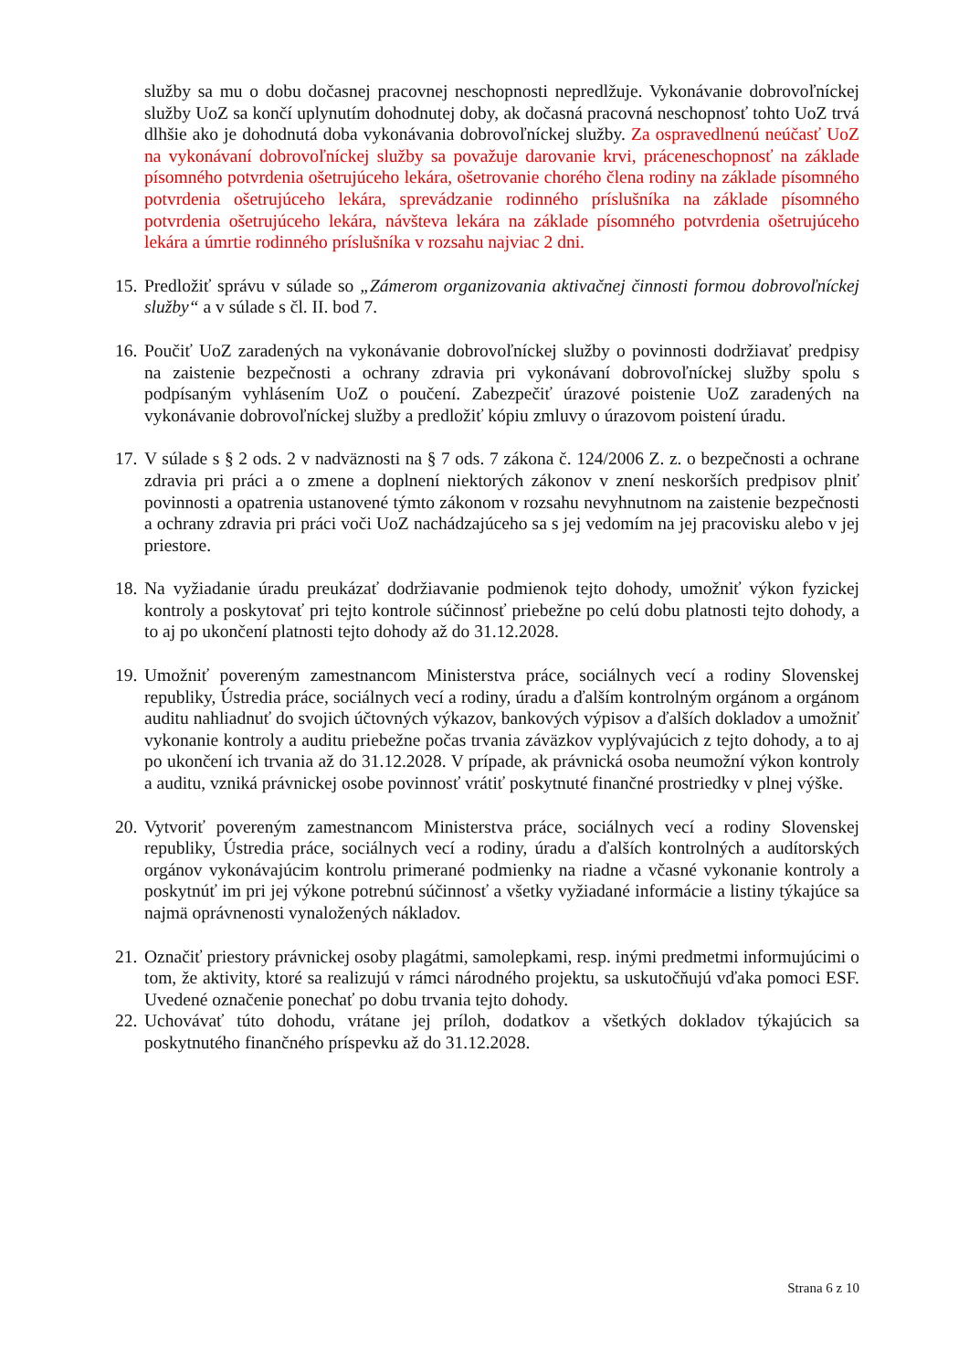služby sa mu o dobu dočasnej pracovnej neschopnosti nepredlžuje. Vykonávanie dobrovoľníckej služby UoZ sa končí uplynutím dohodnutej doby, ak dočasná pracovná neschopnosť tohto UoZ trvá dlhšie ako je dohodnutá doba vykonávania dobrovoľníckej služby. Za ospravedlnenú neúčasť UoZ na vykonávaní dobrovoľníckej služby sa považuje darovanie krvi, práceneschopnosť na základe písomného potvrdenia ošetrujúceho lekára, ošetrovanie chorého člena rodiny na základe písomného potvrdenia ošetrujúceho lekára, sprevádzanie rodinného príslušníka na základe písomného potvrdenia ošetrujúceho lekára, návšteva lekára na základe písomného potvrdenia ošetrujúceho lekára a úmrtie rodinného príslušníka v rozsahu najviac 2 dni.
15.
Predložiť správu v súlade so „Zámerom organizovania aktivačnej činnosti formou dobrovoľníckej služby“ a v súlade s čl. II. bod 7.
16.
Poučiť UoZ zaradených na vykonávanie dobrovoľníckej služby o povinnosti dodržiavať predpisy na zaistenie bezpečnosti a ochrany zdravia pri vykonávaní dobrovoľníckej služby spolu s podpísaným vyhlásením UoZ o poučení. Zabezpečiť úrazové poistenie UoZ zaradených na vykonávanie dobrovoľníckej služby a predložiť kópiu zmluvy o úrazovom poistení úradu.
17.
V súlade s § 2 ods. 2 v nadväznosti na § 7 ods. 7 zákona č. 124/2006 Z. z. o bezpečnosti a ochrane zdravia pri práci a o zmene a doplnení niektorých zákonov v znení neskorších predpisov plniť povinnosti a opatrenia ustanovené týmto zákonom v rozsahu nevyhnutnom na zaistenie bezpečnosti a ochrany zdravia pri práci voči UoZ nachádzajúceho sa s jej vedomím na jej pracovisku alebo v jej priestore.
18.
Na vyžiadanie úradu preukázať dodržiavanie podmienok tejto dohody, umožniť výkon fyzickej kontroly a poskytovať pri tejto kontrole súčinnosť priebežne po celú dobu platnosti tejto dohody, a to aj po ukončení platnosti tejto dohody až do 31.12.2028.
19.
Umožniť povereným zamestnancom Ministerstva práce, sociálnych vecí a rodiny Slovenskej republiky, Ústredia práce, sociálnych vecí a rodiny, úradu a ďalším kontrolným orgánom a orgánom auditu nahliadnuť do svojich účtovných výkazov, bankových výpisov a ďalších dokladov a umožniť vykonanie kontroly a auditu priebežne počas trvania záväzkov vyplývajúcich z tejto dohody, a to aj po ukončení ich trvania až do 31.12.2028. V prípade, ak právnická osoba neumožní výkon kontroly a auditu, vzniká právnickej osobe povinnosť vrátiť poskytnuté finančné prostriedky v plnej výške.
20.
Vytvoriť povereným zamestnancom Ministerstva práce, sociálnych vecí a rodiny Slovenskej republiky, Ústredia práce, sociálnych vecí a rodiny, úradu a ďalších kontrolných a audítorských orgánov vykonávajúcim kontrolu primerané podmienky na riadne a včasné vykonanie kontroly a poskytnúť im pri jej výkone potrebnú súčinnosť a všetky vyžiadané informácie a listiny týkajúce sa najmä oprávnenosti vynaložených nákladov.
21.
Označiť priestory právnickej osoby plagátmi, samolepkami, resp. inými predmetmi informujúcimi o tom, že aktivity, ktoré sa realizujú v rámci národného projektu, sa uskutočňujú vďaka pomoci ESF. Uvedené označenie ponechať po dobu trvania tejto dohody.
22.
Uchovávať túto dohodu, vrátane jej príloh, dodatkov a všetkých dokladov týkajúcich sa poskytnutého finančného príspevku až do 31.12.2028.
Strana 6 z 10